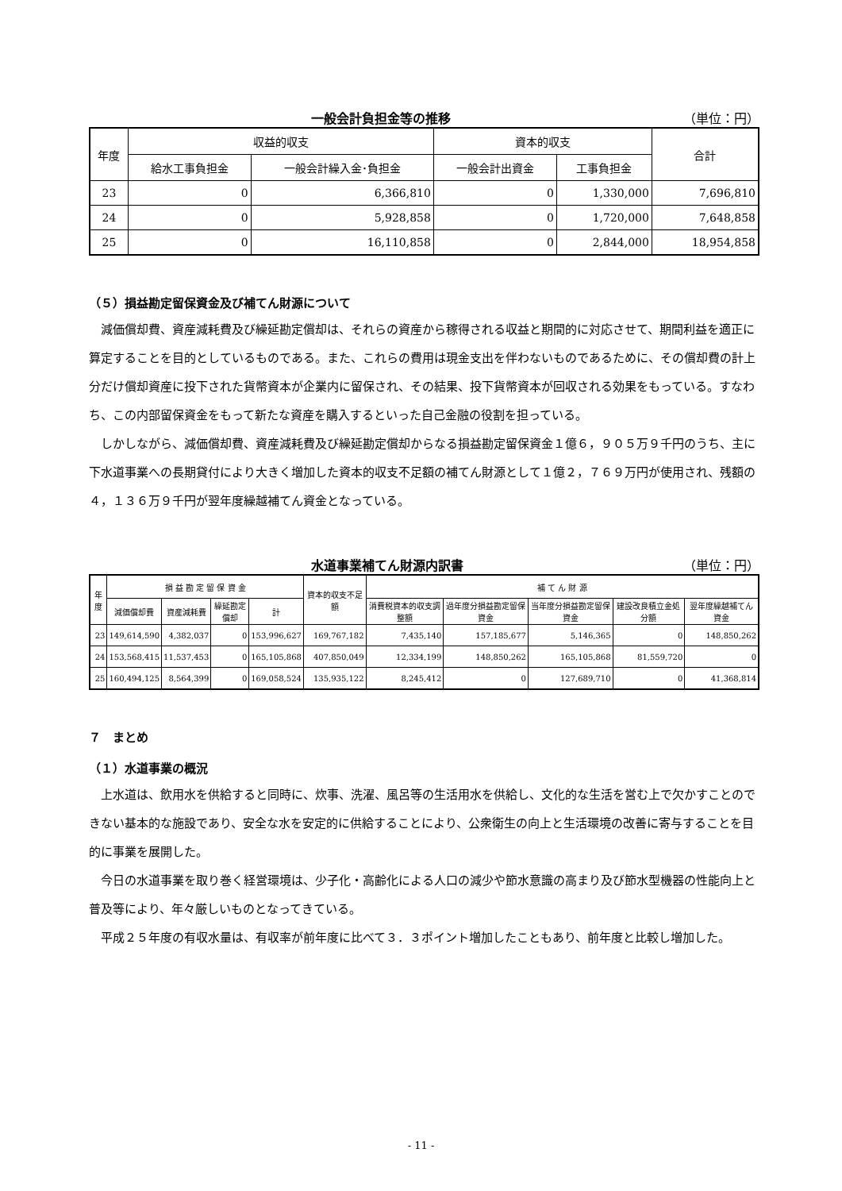一般会計負担金等の推移 （単位：円）
| 年度 | 収益的収支 | | 資本的収支 | | 合計 |
| --- | --- | --- | --- | --- | --- |
| | 給水工事負担金 | 一般会計繰入金･負担金 | 一般会計出資金 | 工事負担金 | |
| 23 | 0 | 6,366,810 | 0 | 1,330,000 | 7,696,810 |
| 24 | 0 | 5,928,858 | 0 | 1,720,000 | 7,648,858 |
| 25 | 0 | 16,110,858 | 0 | 2,844,000 | 18,954,858 |
（５）損益勘定留保資金及び補てん財源について
減価償却費、資産減耗費及び繰延勘定償却は、それらの資産から稼得される収益と期間的に対応させて、期間利益を適正に算定することを目的としているものである。また、これらの費用は現金支出を伴わないものであるために、その償却費の計上分だけ償却資産に投下された貨幣資本が企業内に留保され、その結果、投下貨幣資本が回収される効果をもっている。すなわち、この内部留保資金をもって新たな資産を購入するといった自己金融の役割を担っている。
しかしながら、減価償却費、資産減耗費及び繰延勘定償却からなる損益勘定留保資金１億６，９０５万９千円のうち、主に下水道事業への長期貸付により大きく増加した資本的収支不足額の補てん財源として１億２，７６９万円が使用され、残額の４，１３６万９千円が翌年度繰越補てん資金となっている。
水道事業補てん財源内訳書 （単位：円）
| 年度 | 損 益 勘 定 留 保 資 金 | | | | 資本的収支不足額 | 補 て ん 財 源 | | | | |
| --- | --- | --- | --- | --- | --- | --- | --- | --- | --- | --- |
| | 減価償却費 | 資産減耗費 | 繰延勘定償却 | 計 | | 消費税資本的収支調整額 | 過年度分損益勘定留保資金 | 当年度分損益勘定留保資金 | 建設改良積立金処分額 | 翌年度繰越補てん資金 |
| 23 | 149,614,590 | 4,382,037 | 0 | 153,996,627 | 169,767,182 | 7,435,140 | 157,185,677 | 5,146,365 | 0 | 148,850,262 |
| 24 | 153,568,415 | 11,537,453 | 0 | 165,105,868 | 407,850,049 | 12,334,199 | 148,850,262 | 165,105,868 | 81,559,720 | 0 |
| 25 | 160,494,125 | 8,564,399 | 0 | 169,058,524 | 135,935,122 | 8,245,412 | 0 | 127,689,710 | 0 | 41,368,814 |
７　まとめ
（１）水道事業の概況
上水道は、飲用水を供給すると同時に、炊事、洗濯、風呂等の生活用水を供給し、文化的な生活を営む上で欠かすことのできない基本的な施設であり、安全な水を安定的に供給することにより、公衆衛生の向上と生活環境の改善に寄与することを目的に事業を展開した。
今日の水道事業を取り巻く経営環境は、少子化・高齢化による人口の減少や節水意識の高まり及び節水型機器の性能向上と普及等により、年々厳しいものとなってきている。
平成２５年度の有収水量は、有収率が前年度に比べて３．３ポイント増加したこともあり、前年度と比較し増加した。
- 11 -